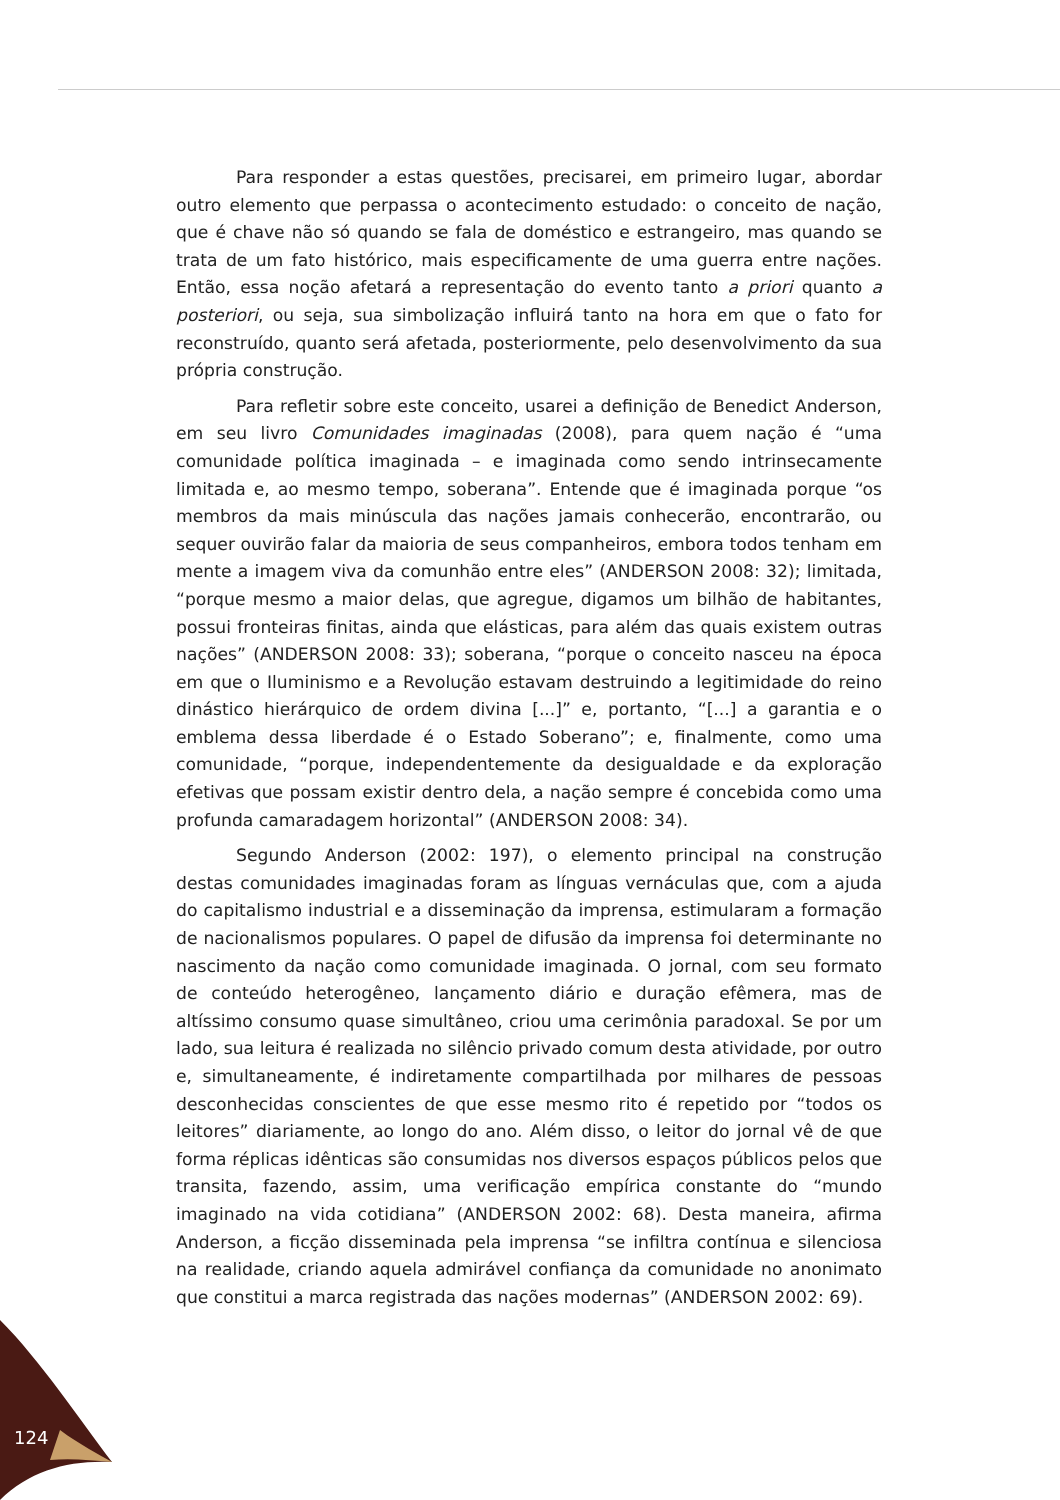Para responder a estas questões, precisarei, em primeiro lugar, abordar outro elemento que perpassa o acontecimento estudado: o conceito de nação, que é chave não só quando se fala de doméstico e estrangeiro, mas quando se trata de um fato histórico, mais especificamente de uma guerra entre nações. Então, essa noção afetará a representação do evento tanto a priori quanto a posteriori, ou seja, sua simbolização influirá tanto na hora em que o fato for reconstruído, quanto será afetada, posteriormente, pelo desenvolvimento da sua própria construção.
Para refletir sobre este conceito, usarei a definição de Benedict Anderson, em seu livro Comunidades imaginadas (2008), para quem nação é “uma comunidade política imaginada – e imaginada como sendo intrinsecamente limitada e, ao mesmo tempo, soberana”. Entende que é imaginada porque “os membros da mais minúscula das nações jamais conhecerão, encontrarão, ou sequer ouvirão falar da maioria de seus companheiros, embora todos tenham em mente a imagem viva da comunhão entre eles” (ANDERSON 2008: 32); limitada, “porque mesmo a maior delas, que agregue, digamos um bilhão de habitantes, possui fronteiras finitas, ainda que elásticas, para além das quais existem outras nações” (ANDERSON 2008: 33); soberana, “porque o conceito nasceu na época em que o Iluminismo e a Revolução estavam destruindo a legitimidade do reino dinástico hierárquico de ordem divina [...]” e, portanto, “[...] a garantia e o emblema dessa liberdade é o Estado Soberano”; e, finalmente, como uma comunidade, “porque, independentemente da desigualdade e da exploração efetivas que possam existir dentro dela, a nação sempre é concebida como uma profunda camaradagem horizontal” (ANDERSON 2008: 34).
Segundo Anderson (2002: 197), o elemento principal na construção destas comunidades imaginadas foram as línguas vernáculas que, com a ajuda do capitalismo industrial e a disseminação da imprensa, estimularam a formação de nacionalismos populares. O papel de difusão da imprensa foi determinante no nascimento da nação como comunidade imaginada. O jornal, com seu formato de conteúdo heterogêneo, lançamento diário e duração efêmera, mas de altíssimo consumo quase simultâneo, criou uma cerimônia paradoxal. Se por um lado, sua leitura é realizada no silêncio privado comum desta atividade, por outro e, simultaneamente, é indiretamente compartilhada por milhares de pessoas desconhecidas conscientes de que esse mesmo rito é repetido por “todos os leitores” diariamente, ao longo do ano. Além disso, o leitor do jornal vê de que forma réplicas idênticas são consumidas nos diversos espaços públicos pelos que transita, fazendo, assim, uma verificação empírica constante do “mundo imaginado na vida cotidiana” (ANDERSON 2002: 68). Desta maneira, afirma Anderson, a ficção disseminada pela imprensa “se infiltra contínua e silenciosa na realidade, criando aquela admirável confiança da comunidade no anonimato que constitui a marca registrada das nações modernas” (ANDERSON 2002: 69).
124